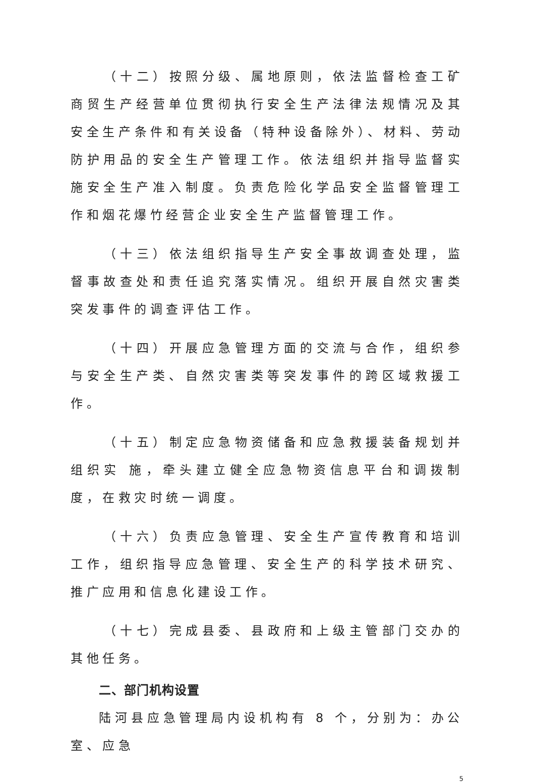（十二）按照分级、属地原则，依法监督检查工矿商贸生产经营单位贯彻执行安全生产法律法规情况及其安全生产条件和有关设备（特种设备除外）、材料、劳动防护用品的安全生产管理工作。依法组织并指导监督实施安全生产准入制度。负责危险化学品安全监督管理工作和烟花爆竹经营企业安全生产监督管理工作。
（十三）依法组织指导生产安全事故调查处理，监督事故查处和责任追究落实情况。组织开展自然灾害类突发事件的调查评估工作。
（十四）开展应急管理方面的交流与合作，组织参与安全生产类、自然灾害类等突发事件的跨区域救援工作。
（十五）制定应急物资储备和应急救援装备规划并组织实 施，牵头建立健全应急物资信息平台和调拨制度，在救灾时统一调度。
（十六）负责应急管理、安全生产宣传教育和培训工作，组织指导应急管理、安全生产的科学技术研究、推广应用和信息化建设工作。
（十七）完成县委、县政府和上级主管部门交办的其他任务。
二、部门机构设置
陆河县应急管理局内设机构有 8 个，分别为：办公室、应急
5